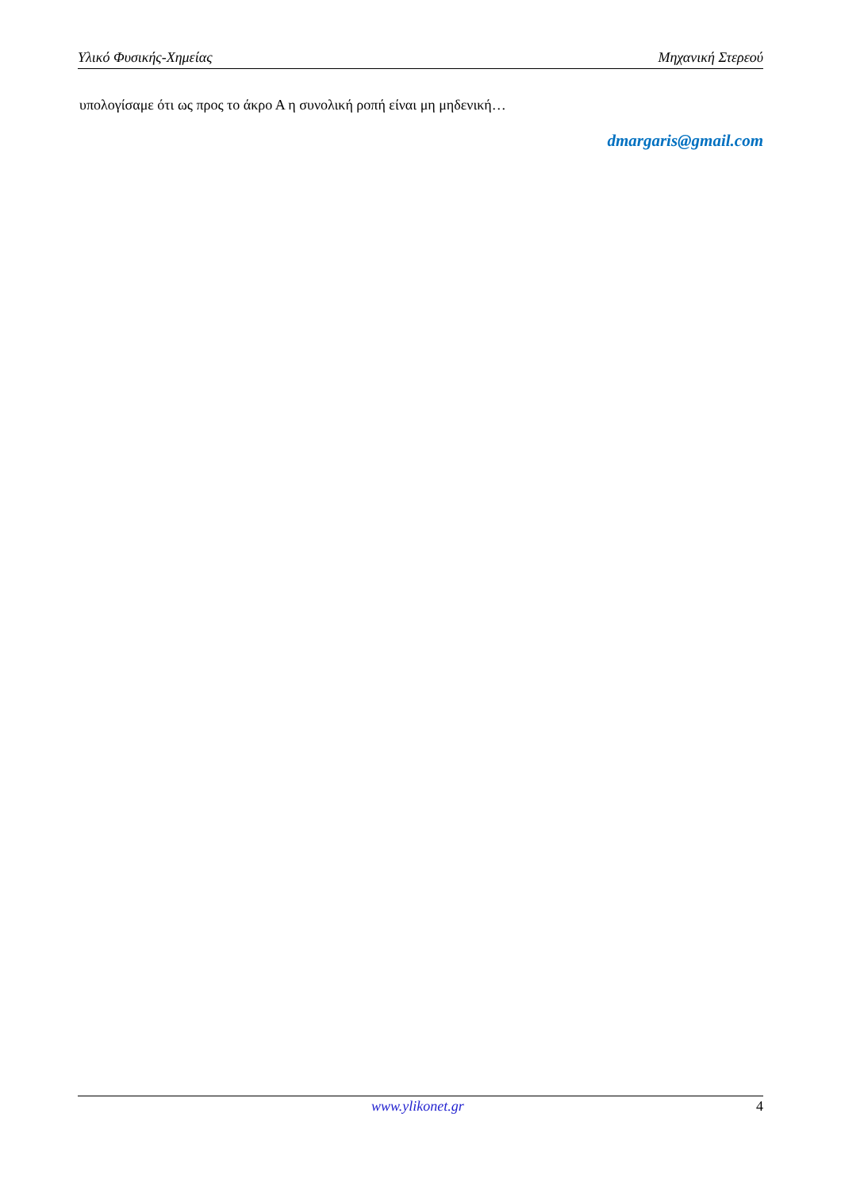Υλικό Φυσικής-Χημείας Μηχανική Στερεού
υπολογίσαμε ότι ως προς το άκρο Α η συνολική ροπή είναι μη μηδενική…
dmargaris@gmail.com
www.ylikonet.gr 4